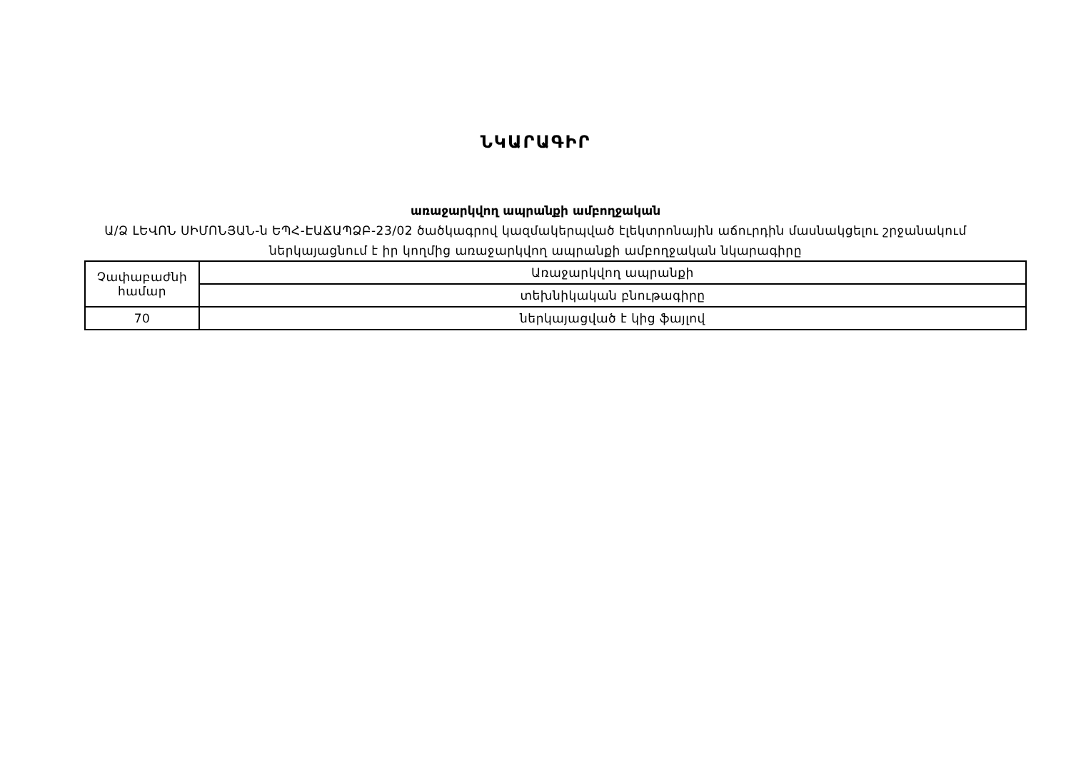ՆԿԱՐԱԳԻՐ
առաջարկվող ապրանքի ամբողջական
Ա/Ձ ԼԵՎՈՆ ՍԻՄՈՆՅԱՆ-ն ԵՊՀ-ԷԱՃԱՊՁԲ-23/02 ծածկագրով կազմակերպված էլեկտրոնային աճուրդին մասնակցելու շրջանակում ներկայացնում է իր կողմից առաջարկվող ապրանքի ամբողջական նկարագիրը
| Չափաբաժնի համար | Առաջարկվող ապրանքի |
| | տեխնիկական բնութագիրը |
| 70 | ներկայացված է կից ֆայլով |